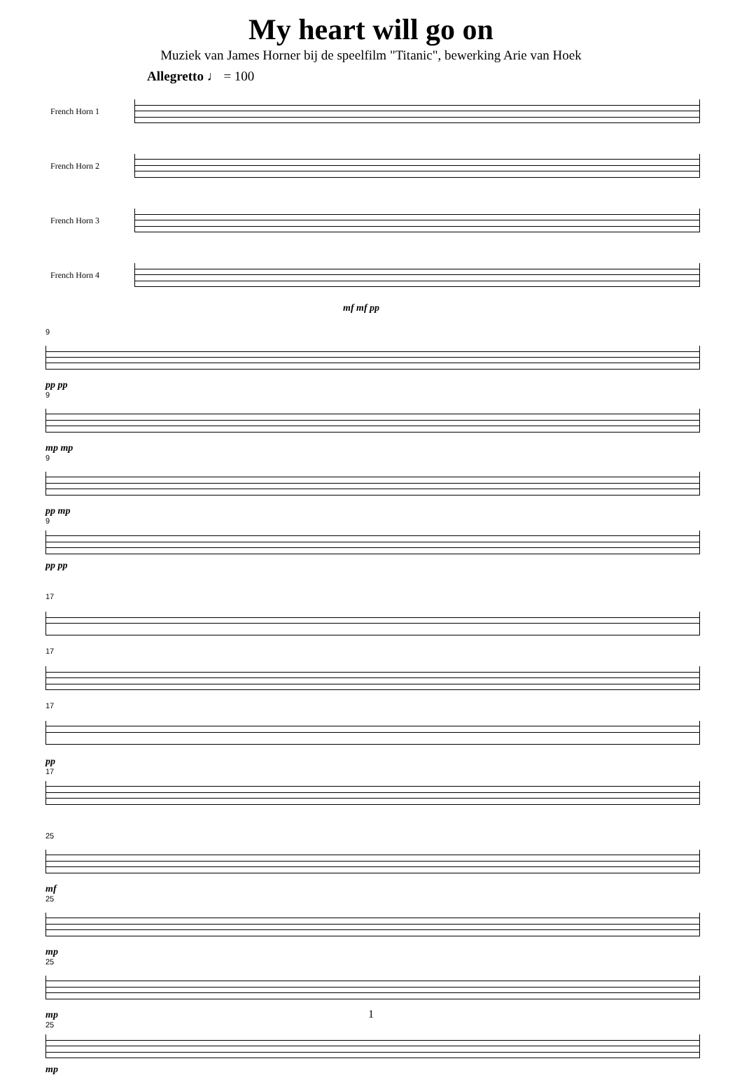My heart will go on
Muziek van James Horner bij de speelfilm "Titanic", bewerking Arie van Hoek
Allegretto ♩ = 100
French Horn 1
French Horn 2
French Horn 3
French Horn 4
mf mf pp
9
pp pp
9
mp mp
9
pp mp
9
pp pp
17
17
17
pp
17
25
mf
25
mp
25
mp
25
mp
1